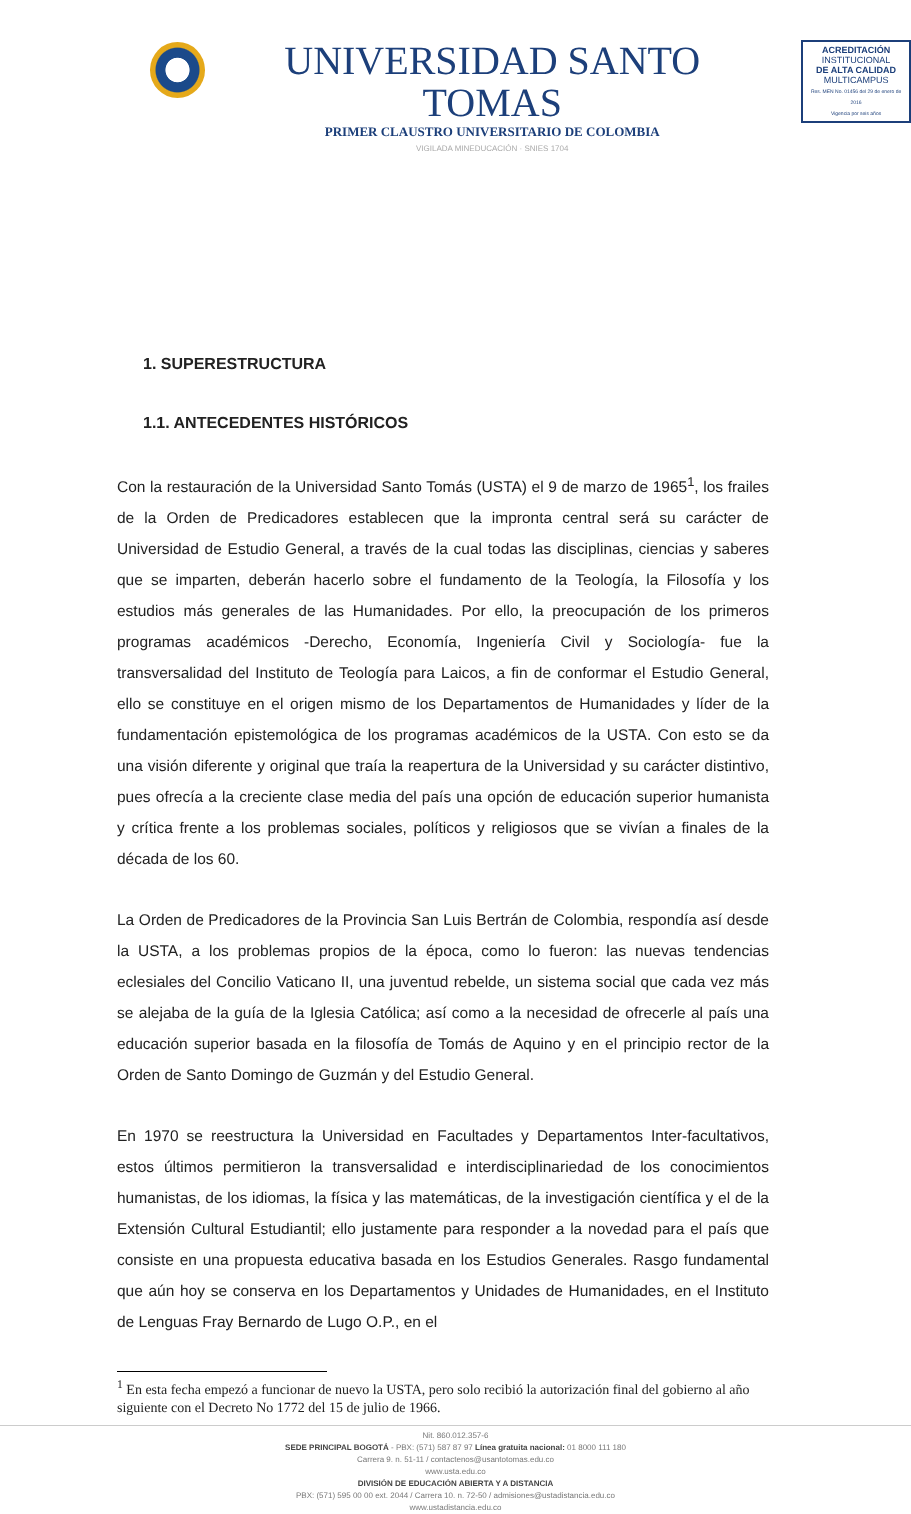UNIVERSIDAD SANTO TOMAS
PRIMER CLAUSTRO UNIVERSITARIO DE COLOMBIA
VIGILADA MINEDUCACIÓN · SNIES 1704
ACREDITACIÓN
INSTITUCIONAL
DE ALTA CALIDAD
MULTICAMPUS
Res. MEN No. 01456 del 29 de enero de 2016
Vigencia por seis años
1. SUPERESTRUCTURA
1.1. ANTECEDENTES HISTÓRICOS
Con la restauración de la Universidad Santo Tomás (USTA) el 9 de marzo de 1965<sup>1</sup>, los frailes de la Orden de Predicadores establecen que la impronta central será su carácter de Universidad de Estudio General, a través de la cual todas las disciplinas, ciencias y saberes que se imparten, deberán hacerlo sobre el fundamento de la Teología, la Filosofía y los estudios más generales de las Humanidades. Por ello, la preocupación de los primeros programas académicos -Derecho, Economía, Ingeniería Civil y Sociología- fue la transversalidad del Instituto de Teología para Laicos, a fin de conformar el Estudio General, ello se constituye en el origen mismo de los Departamentos de Humanidades y líder de la fundamentación epistemológica de los programas académicos de la USTA. Con esto se da una visión diferente y original que traía la reapertura de la Universidad y su carácter distintivo, pues ofrecía a la creciente clase media del país una opción de educación superior humanista y crítica frente a los problemas sociales, políticos y religiosos que se vivían a finales de la década de los 60.
La Orden de Predicadores de la Provincia San Luis Bertrán de Colombia, respondía así desde la USTA, a los problemas propios de la época, como lo fueron: las nuevas tendencias eclesiales del Concilio Vaticano II, una juventud rebelde, un sistema social que cada vez más se alejaba de la guía de la Iglesia Católica; así como a la necesidad de ofrecerle al país una educación superior basada en la filosofía de Tomás de Aquino y en el principio rector de la Orden de Santo Domingo de Guzmán y del Estudio General.
En 1970 se reestructura la Universidad en Facultades y Departamentos Inter-facultativos, estos últimos permitieron la transversalidad e interdisciplinariedad de los conocimientos humanistas, de los idiomas, la física y las matemáticas, de la investigación científica y el de la Extensión Cultural Estudiantil; ello justamente para responder a la novedad para el país que consiste en una propuesta educativa basada en los Estudios Generales. Rasgo fundamental que aún hoy se conserva en los Departamentos y Unidades de Humanidades, en el Instituto de Lenguas Fray Bernardo de Lugo O.P., en el
<sup>1</sup> En esta fecha empezó a funcionar de nuevo la USTA, pero solo recibió la autorización final del gobierno al año siguiente con el Decreto No 1772 del 15 de julio de 1966.
Nit. 860.012.357-6
SEDE PRINCIPAL BOGOTÁ - PBX: (571) 587 87 97 Línea gratuita nacional: 01 8000 111 180
Carrera 9. n. 51-11 / contactenos@usantotomas.edu.co
www.usta.edu.co
DIVISIÓN DE EDUCACIÓN ABIERTA Y A DISTANCIA
PBX: (571) 595 00 00 ext. 2044 / Carrera 10. n. 72-50 / admisiones@ustadistancia.edu.co
www.ustadistancia.edu.co